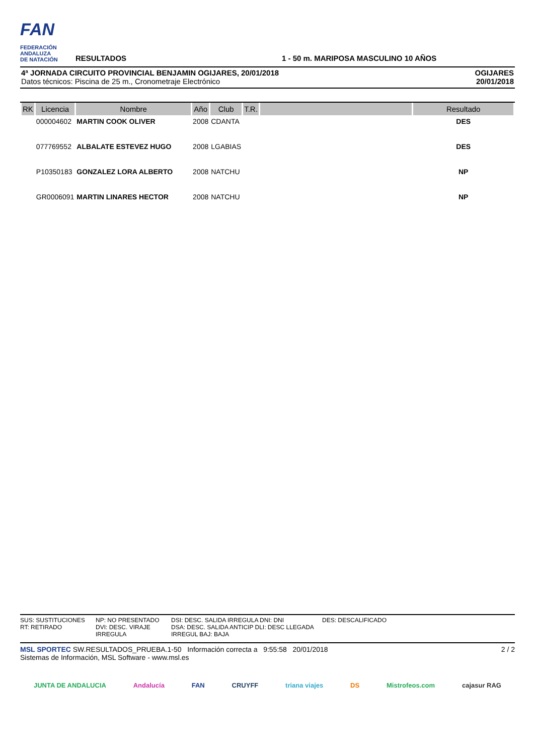FAN
FEDERACIÓN
ANDALUZA
DE NATACIÓN
RESULTADOS
1 - 50 m. MARIPOSA MASCULINO 10 AÑOS
4ª JORNADA CIRCUITO PROVINCIAL BENJAMIN OGIJARES, 20/01/2018
Datos técnicos: Piscina de 25 m., Cronometraje Electrónico
OGIJARES
20/01/2018
| RK | Licencia | Nombre | Año | Club | T.R. | | Resultado |
| --- | --- | --- | --- | --- | --- | --- | --- |
| | 000004602 | MARTIN COOK OLIVER | 2008 | CDANTA | | | DES |
| | 077769552 | ALBALATE ESTEVEZ HUGO | 2008 | LGABIAS | | | DES |
| | P10350183 | GONZALEZ LORA ALBERTO | 2008 | NATCHU | | | NP |
| | GR0006091 | MARTIN LINARES HECTOR | 2008 | NATCHU | | | NP |
SUS: SUSTITUCIONES
RT: RETIRADO NP: NO PRESENTADO
DVI: DESC. VIRAJE IRREGULA DSI: DESC. SALIDA IRREGULA DNI: DNI
DSA: DESC. SALIDA ANTICIP DLI: DESC LLEGADA IRREGUL BAJ: BAJA DES: DESCALIFICADO
MSL SPORTEC SW.RESULTADOS_PRUEBA.1-50 Información correcta a 9:55:58 20/01/2018
Sistemas de Información, MSL Software - www.msl.es
2 / 2
JUNTA DE ANDALUCIA Andalucía FAN CRUYFF triana viajes DS Mistrofeos.com cajasur RAG